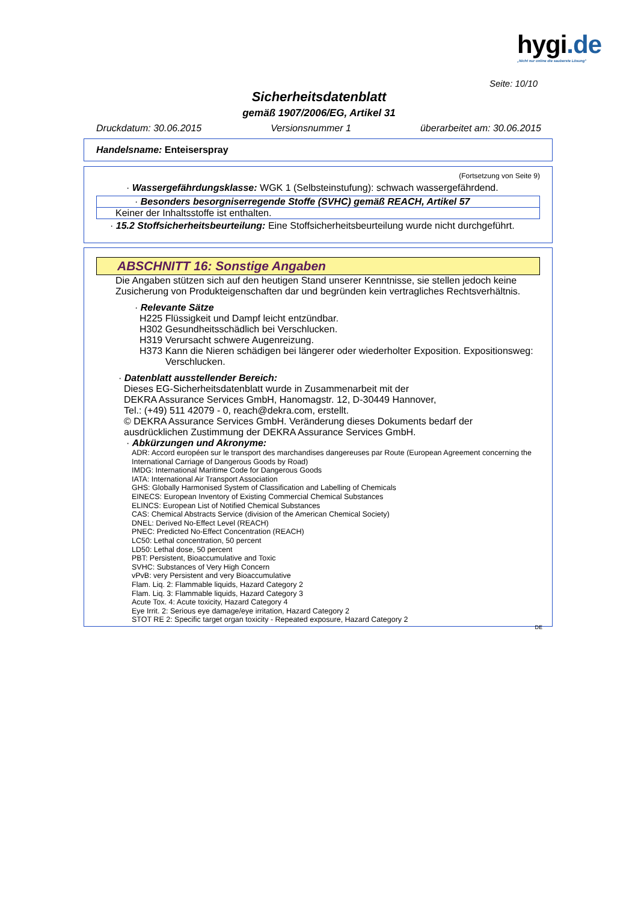hygi.de
„Nicht nur online die sauberste Lösung"
Seite: 10/10
Sicherheitsdatenblatt
gemäß 1907/2006/EG, Artikel 31
Druckdatum: 30.06.2015 Versionsnummer 1 überarbeitet am: 30.06.2015
Handelsname: Enteiserspray
(Fortsetzung von Seite 9)
· Wassergefährdungsklasse: WGK 1 (Selbsteinstufung): schwach wassergefährdend.
· Besonders besorgniserregende Stoffe (SVHC) gemäß REACH, Artikel 57
Keiner der Inhaltsstoffe ist enthalten.
· 15.2 Stoffsicherheitsbeurteilung: Eine Stoffsicherheitsbeurteilung wurde nicht durchgeführt.
ABSCHNITT 16: Sonstige Angaben
Die Angaben stützen sich auf den heutigen Stand unserer Kenntnisse, sie stellen jedoch keine
Zusicherung von Produkteigenschaften dar und begründen kein vertragliches Rechtsverhältnis.
· Relevante Sätze
H225 Flüssigkeit und Dampf leicht entzündbar.
H302 Gesundheitsschädlich bei Verschlucken.
H319 Verursacht schwere Augenreizung.
H373 Kann die Nieren schädigen bei längerer oder wiederholter Exposition. Expositionsweg:
Verschlucken.
· Datenblatt ausstellender Bereich:
Dieses EG-Sicherheitsdatenblatt wurde in Zusammenarbeit mit der
DEKRA Assurance Services GmbH, Hanomagstr. 12, D-30449 Hannover,
Tel.: (+49) 511 42079 - 0, reach@dekra.com, erstellt.
© DEKRA Assurance Services GmbH. Veränderung dieses Dokuments bedarf der
ausdrücklichen Zustimmung der DEKRA Assurance Services GmbH.
· Abkürzungen und Akronyme:
ADR: Accord européen sur le transport des marchandises dangereuses par Route (European Agreement concerning the International Carriage of Dangerous Goods by Road)
IMDG: International Maritime Code for Dangerous Goods
IATA: International Air Transport Association
GHS: Globally Harmonised System of Classification and Labelling of Chemicals
EINECS: European Inventory of Existing Commercial Chemical Substances
ELINCS: European List of Notified Chemical Substances
CAS: Chemical Abstracts Service (division of the American Chemical Society)
DNEL: Derived No-Effect Level (REACH)
PNEC: Predicted No-Effect Concentration (REACH)
LC50: Lethal concentration, 50 percent
LD50: Lethal dose, 50 percent
PBT: Persistent, Bioaccumulative and Toxic
SVHC: Substances of Very High Concern
vPvB: very Persistent and very Bioaccumulative
Flam. Liq. 2: Flammable liquids, Hazard Category 2
Flam. Liq. 3: Flammable liquids, Hazard Category 3
Acute Tox. 4: Acute toxicity, Hazard Category 4
Eye Irrit. 2: Serious eye damage/eye irritation, Hazard Category 2
STOT RE 2: Specific target organ toxicity - Repeated exposure, Hazard Category 2
DE